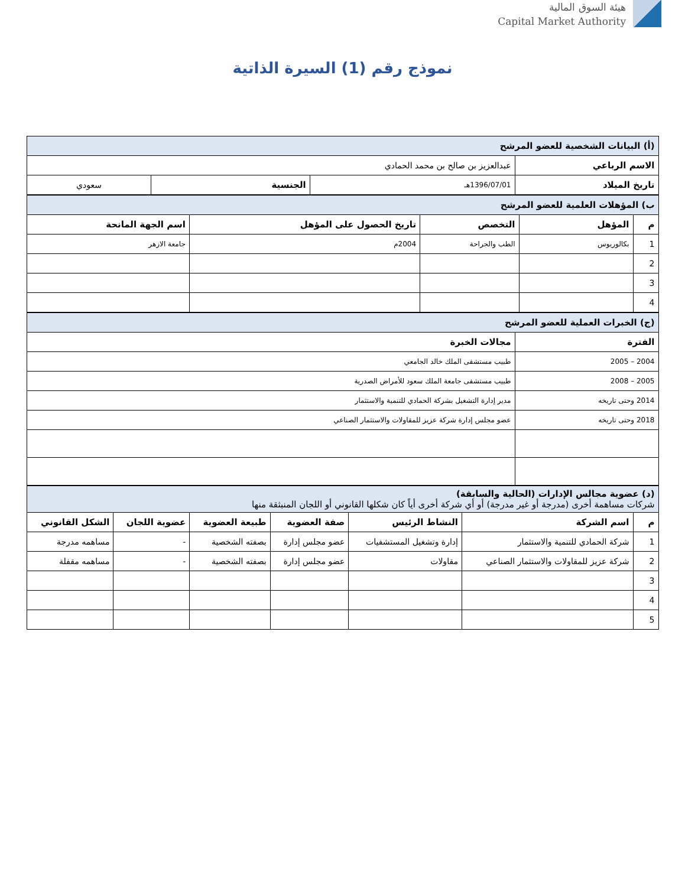هيئة السوق المالية
Capital Market Authority
نموذج رقم (1) السيرة الذاتية
| (أ) البيانات الشخصية للعضو المرشح | | | |
| الاسم الرباعي | عبدالعزيز بن صالح بن محمد الحمادي | | |
| تاريخ الميلاد | 1396/07/01هـ | الجنسية | سعودي |
| ب) المؤهلات العلمية للعضو المرشح | | | | |
| م | المؤهل | التخصص | تاريخ الحصول على المؤهل | اسم الجهة المانحة |
| 1 | بكالوريوس | الطب والجراحة | 2004م | جامعة الازهر |
| 2 | | | | |
| 3 | | | | |
| 4 | | | | |
| (ج) الخبرات العملية للعضو المرشح | |
| الفترة | مجالات الخبرة |
| 2004 – 2005 | طبيب مستشفى الملك خالد الجامعي |
| 2005 – 2008 | طبيب مستشفى جامعة الملك سعود للأمراض الصدرية |
| 2014 وحتى تاريخه | مدير إدارة التشغيل بشركة الحمادي للتنمية والاستثمار |
| 2018 وحتى تاريخه | عضو مجلس إدارة شركة عزيز للمقاولات والاستثمار الصناعي |
| (د) عضوية مجالس الإدارات (الحالية والسابقة) شركات مساهمة أخرى (مدرجة أو غير مدرجة) أو أي شركة أخرى أياً كان شكلها القانوني أو اللجان المنبثقة منها | | | | | | |
| م | اسم الشركة | النشاط الرئيس | صفة العضوية | طبيعة العضوية | عضوية اللجان | الشكل القانوني |
| 1 | شركة الحمادي للتنمية والاستثمار | إدارة وتشغيل المستشفيات | عضو مجلس إدارة | بصفته الشخصية | - | مساهمه مدرجة |
| 2 | شركة عزيز للمقاولات والاستثمار الصناعي | مقاولات | عضو مجلس إدارة | بصفته الشخصية | - | مساهمه مقفلة |
| 3 | | | | | | |
| 4 | | | | | | |
| 5 | | | | | | |